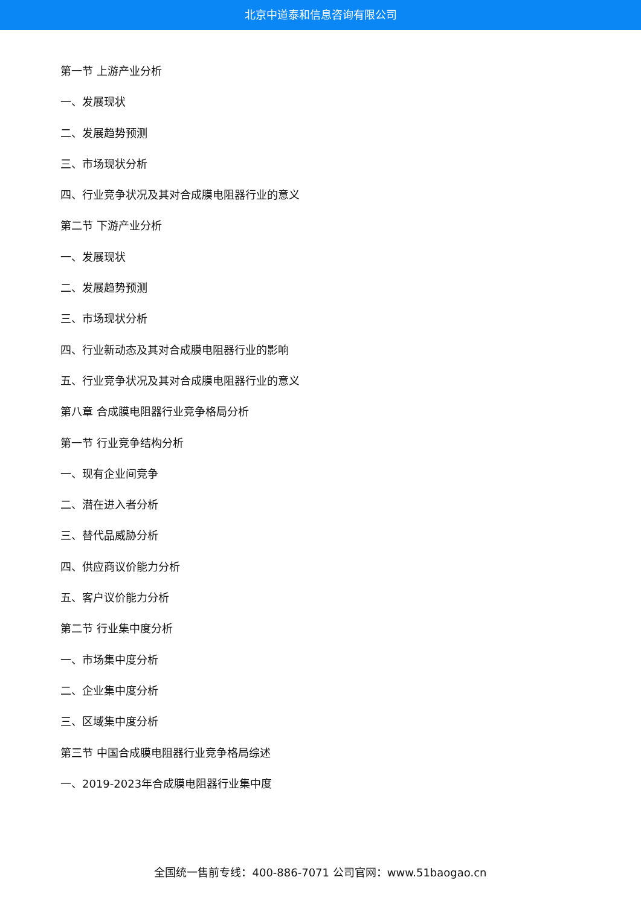北京中道泰和信息咨询有限公司
第一节 上游产业分析
一、发展现状
二、发展趋势预测
三、市场现状分析
四、行业竞争状况及其对合成膜电阻器行业的意义
第二节 下游产业分析
一、发展现状
二、发展趋势预测
三、市场现状分析
四、行业新动态及其对合成膜电阻器行业的影响
五、行业竞争状况及其对合成膜电阻器行业的意义
第八章 合成膜电阻器行业竞争格局分析
第一节 行业竞争结构分析
一、现有企业间竞争
二、潜在进入者分析
三、替代品威胁分析
四、供应商议价能力分析
五、客户议价能力分析
第二节 行业集中度分析
一、市场集中度分析
二、企业集中度分析
三、区域集中度分析
第三节 中国合成膜电阻器行业竞争格局综述
一、2019-2023年合成膜电阻器行业集中度
全国统一售前专线：400-886-7071 公司官网：www.51baogao.cn